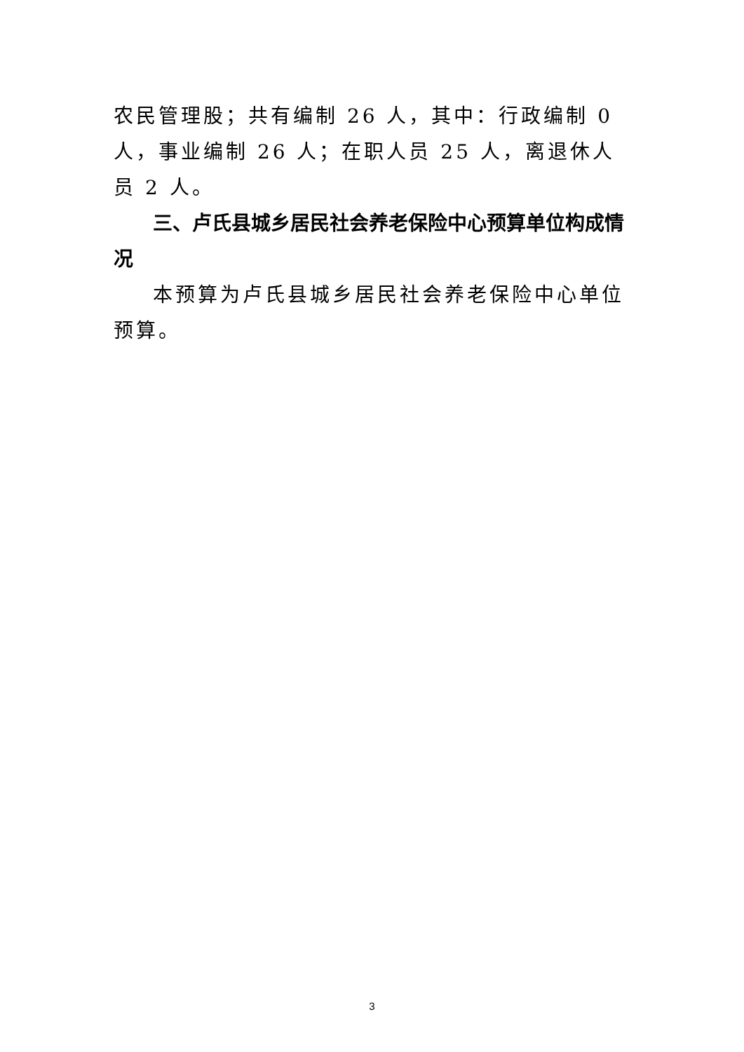农民管理股；共有编制 26 人，其中：行政编制 0 人，事业编制 26 人；在职人员 25 人，离退休人员 2 人。
三、卢氏县城乡居民社会养老保险中心预算单位构成情况
本预算为卢氏县城乡居民社会养老保险中心单位预算。
3